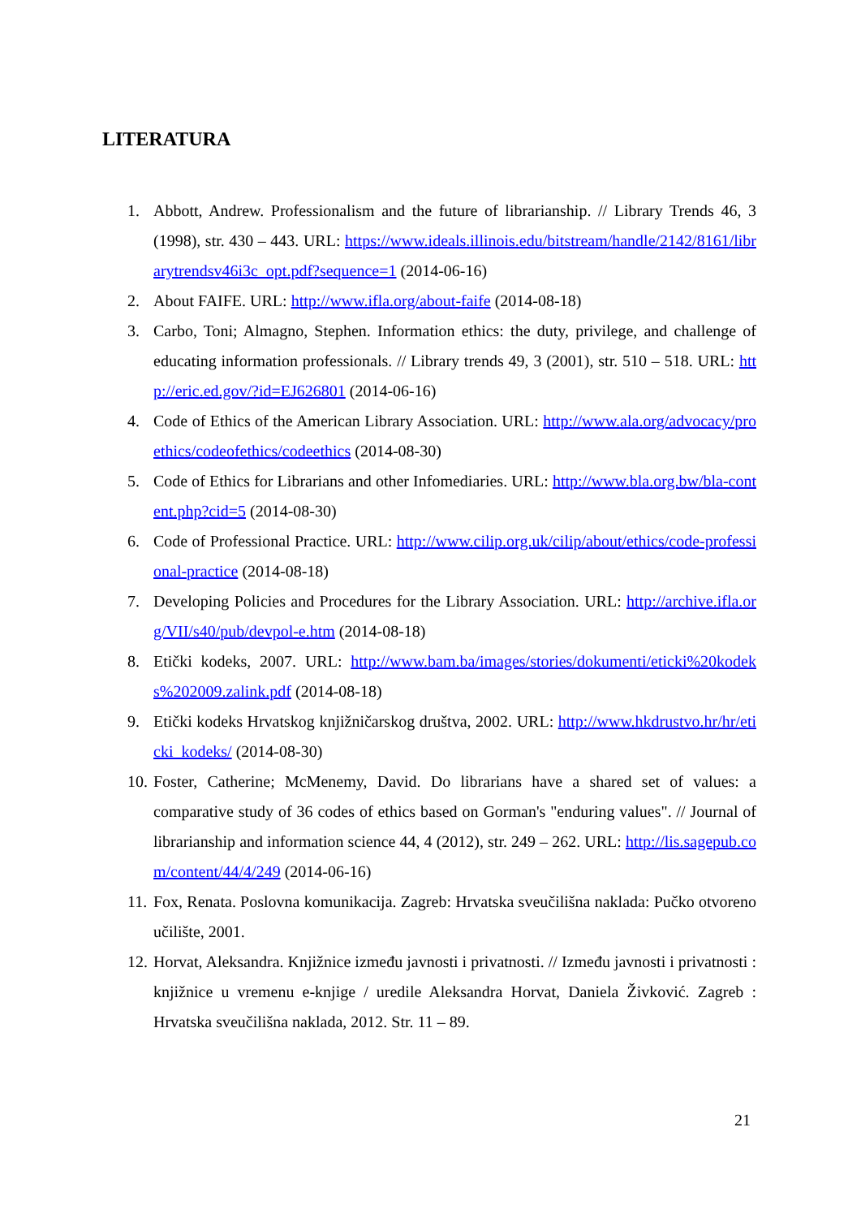LITERATURA
1. Abbott, Andrew. Professionalism and the future of librarianship. // Library Trends 46, 3 (1998), str. 430 – 443. URL: https://www.ideals.illinois.edu/bitstream/handle/2142/8161/librarytrendsv46i3c_opt.pdf?sequence=1 (2014-06-16)
2. About FAIFE. URL: http://www.ifla.org/about-faife (2014-08-18)
3. Carbo, Toni; Almagno, Stephen. Information ethics: the duty, privilege, and challenge of educating information professionals. // Library trends 49, 3 (2001), str. 510 – 518. URL: http://eric.ed.gov/?id=EJ626801 (2014-06-16)
4. Code of Ethics of the American Library Association. URL: http://www.ala.org/advocacy/proethics/codeofethics/codeethics (2014-08-30)
5. Code of Ethics for Librarians and other Infomediaries. URL: http://www.bla.org.bw/bla-content.php?cid=5 (2014-08-30)
6. Code of Professional Practice. URL: http://www.cilip.org.uk/cilip/about/ethics/code-professional-practice (2014-08-18)
7. Developing Policies and Procedures for the Library Association. URL: http://archive.ifla.org/VII/s40/pub/devpol-e.htm (2014-08-18)
8. Etički kodeks, 2007. URL: http://www.bam.ba/images/stories/dokumenti/eticki%20kodeks%202009.zalink.pdf (2014-08-18)
9. Etički kodeks Hrvatskog knjižničarskog društva, 2002. URL: http://www.hkdrustvo.hr/hr/eticki_kodeks/ (2014-08-30)
10. Foster, Catherine; McMenemy, David. Do librarians have a shared set of values: a comparative study of 36 codes of ethics based on Gorman's "enduring values". // Journal of librarianship and information science 44, 4 (2012), str. 249 – 262. URL: http://lis.sagepub.com/content/44/4/249 (2014-06-16)
11. Fox, Renata. Poslovna komunikacija. Zagreb: Hrvatska sveučilišna naklada: Pučko otvoreno učilište, 2001.
12. Horvat, Aleksandra. Knjižnice između javnosti i privatnosti. // Između javnosti i privatnosti : knjižnice u vremenu e-knjige / uredile Aleksandra Horvat, Daniela Živković. Zagreb : Hrvatska sveučilišna naklada, 2012. Str. 11 – 89.
21